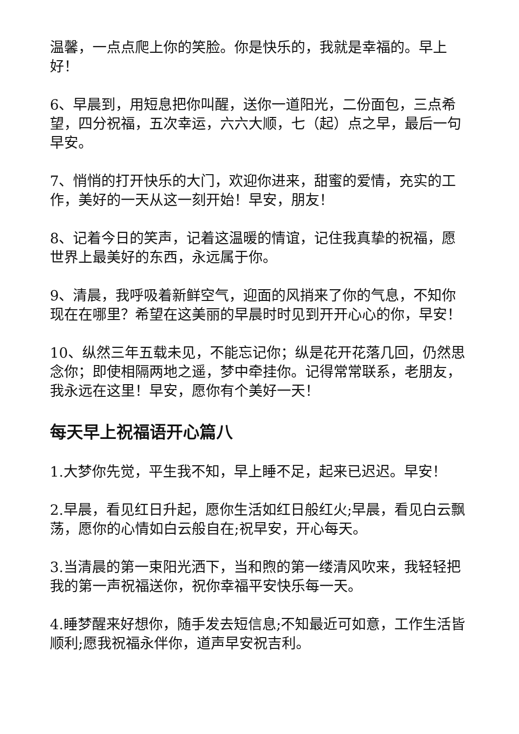温馨，一点点爬上你的笑脸。你是快乐的，我就是幸福的。早上好！
6、早晨到，用短息把你叫醒，送你一道阳光，二份面包，三点希望，四分祝福，五次幸运，六六大顺，七（起）点之早，最后一句早安。
7、悄悄的打开快乐的大门，欢迎你进来，甜蜜的爱情，充实的工作，美好的一天从这一刻开始！早安，朋友！
8、记着今日的笑声，记着这温暖的情谊，记住我真挚的祝福，愿世界上最美好的东西，永远属于你。
9、清晨，我呼吸着新鲜空气，迎面的风捎来了你的气息，不知你现在在哪里？希望在这美丽的早晨时时见到开开心心的你，早安！
10、纵然三年五载未见，不能忘记你；纵是花开花落几回，仍然思念你；即使相隔两地之遥，梦中牵挂你。记得常常联系，老朋友，我永远在这里！早安，愿你有个美好一天！
每天早上祝福语开心篇八
1.大梦你先觉，平生我不知，早上睡不足，起来已迟迟。早安！
2.早晨，看见红日升起，愿你生活如红日般红火;早晨，看见白云飘荡，愿你的心情如白云般自在;祝早安，开心每天。
3.当清晨的第一束阳光洒下，当和煦的第一缕清风吹来，我轻轻把我的第一声祝福送你，祝你幸福平安快乐每一天。
4.睡梦醒来好想你，随手发去短信息;不知最近可如意，工作生活皆顺利;愿我祝福永伴你，道声早安祝吉利。